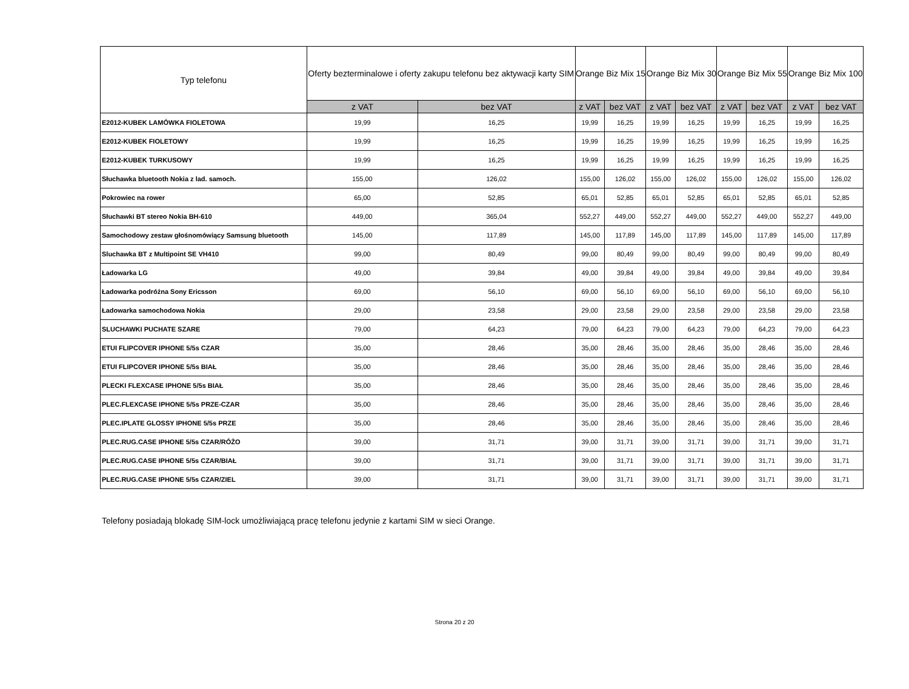| Typ telefonu | Oferty bezterminalowe i oferty zakupu telefonu bez aktywacji karty SIM | | Orange Biz Mix 15 | | Orange Biz Mix 30 | | Orange Biz Mix 55 | | Orange Biz Mix 100 | |
| --- | --- | --- | --- | --- | --- | --- | --- | --- | --- | --- |
| | z VAT | bez VAT | z VAT | bez VAT | z VAT | bez VAT | z VAT | bez VAT | z VAT | bez VAT |
| E2012-KUBEK LAMÓWKA FIOLETOWA | 19,99 | 16,25 | 19,99 | 16,25 | 19,99 | 16,25 | 19,99 | 16,25 | 19,99 | 16,25 |
| E2012-KUBEK FIOLETOWY | 19,99 | 16,25 | 19,99 | 16,25 | 19,99 | 16,25 | 19,99 | 16,25 | 19,99 | 16,25 |
| E2012-KUBEK TURKUSOWY | 19,99 | 16,25 | 19,99 | 16,25 | 19,99 | 16,25 | 19,99 | 16,25 | 19,99 | 16,25 |
| Słuchawka bluetooth Nokia z lad. samoch. | 155,00 | 126,02 | 155,00 | 126,02 | 155,00 | 126,02 | 155,00 | 126,02 | 155,00 | 126,02 |
| Pokrowiec na rower | 65,00 | 52,85 | 65,01 | 52,85 | 65,01 | 52,85 | 65,01 | 52,85 | 65,01 | 52,85 |
| Słuchawki BT stereo Nokia BH-610 | 449,00 | 365,04 | 552,27 | 449,00 | 552,27 | 449,00 | 552,27 | 449,00 | 552,27 | 449,00 |
| Samochodowy zestaw głośnomówiący Samsung bluetooth | 145,00 | 117,89 | 145,00 | 117,89 | 145,00 | 117,89 | 145,00 | 117,89 | 145,00 | 117,89 |
| Sluchawka BT z Multipoint SE VH410 | 99,00 | 80,49 | 99,00 | 80,49 | 99,00 | 80,49 | 99,00 | 80,49 | 99,00 | 80,49 |
| Ładowarka LG | 49,00 | 39,84 | 49,00 | 39,84 | 49,00 | 39,84 | 49,00 | 39,84 | 49,00 | 39,84 |
| Ładowarka podróżna Sony Ericsson | 69,00 | 56,10 | 69,00 | 56,10 | 69,00 | 56,10 | 69,00 | 56,10 | 69,00 | 56,10 |
| Ładowarka samochodowa Nokia | 29,00 | 23,58 | 29,00 | 23,58 | 29,00 | 23,58 | 29,00 | 23,58 | 29,00 | 23,58 |
| SLUCHAWKI PUCHATE SZARE | 79,00 | 64,23 | 79,00 | 64,23 | 79,00 | 64,23 | 79,00 | 64,23 | 79,00 | 64,23 |
| ETUI FLIPCOVER IPHONE 5/5s CZAR | 35,00 | 28,46 | 35,00 | 28,46 | 35,00 | 28,46 | 35,00 | 28,46 | 35,00 | 28,46 |
| ETUI FLIPCOVER IPHONE 5/5s BIAŁ | 35,00 | 28,46 | 35,00 | 28,46 | 35,00 | 28,46 | 35,00 | 28,46 | 35,00 | 28,46 |
| PLECKI FLEXCASE IPHONE 5/5s BIAŁ | 35,00 | 28,46 | 35,00 | 28,46 | 35,00 | 28,46 | 35,00 | 28,46 | 35,00 | 28,46 |
| PLEC.FLEXCASE IPHONE 5/5s PRZE-CZAR | 35,00 | 28,46 | 35,00 | 28,46 | 35,00 | 28,46 | 35,00 | 28,46 | 35,00 | 28,46 |
| PLEC.IPLATE GLOSSY IPHONE 5/5s PRZE | 35,00 | 28,46 | 35,00 | 28,46 | 35,00 | 28,46 | 35,00 | 28,46 | 35,00 | 28,46 |
| PLEC.RUG.CASE IPHONE 5/5s CZAR/RÓŻO | 39,00 | 31,71 | 39,00 | 31,71 | 39,00 | 31,71 | 39,00 | 31,71 | 39,00 | 31,71 |
| PLEC.RUG.CASE IPHONE 5/5s CZAR/BIAŁ | 39,00 | 31,71 | 39,00 | 31,71 | 39,00 | 31,71 | 39,00 | 31,71 | 39,00 | 31,71 |
| PLEC.RUG.CASE IPHONE 5/5s CZAR/ZIEL | 39,00 | 31,71 | 39,00 | 31,71 | 39,00 | 31,71 | 39,00 | 31,71 | 39,00 | 31,71 |
Telefony posiadają blokadę SIM-lock umożliwiającą pracę telefonu jedynie z kartami SIM w sieci Orange.
Strona 20 z 20